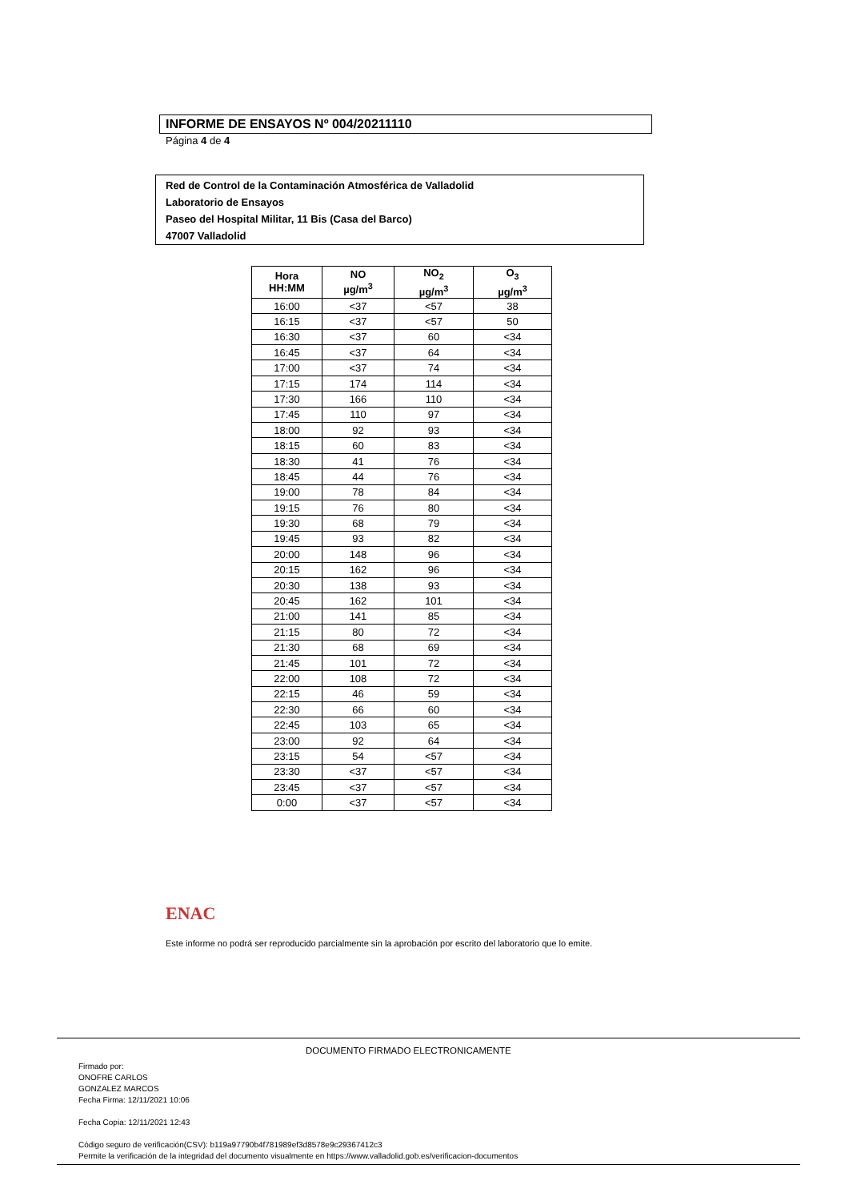INFORME DE ENSAYOS Nº 004/20211110
Página 4 de 4
Red de Control de la Contaminación Atmosférica de Valladolid
Laboratorio de Ensayos
Paseo del Hospital Militar, 11 Bis (Casa del Barco)
47007 Valladolid
| Hora HH:MM | NO µg/m<sup>3</sup> | NO<sub>2</sub> µg/m<sup>3</sup> | O<sub>3</sub> µg/m<sup>3</sup> |
| --- | --- | --- | --- |
| 16:00 | <37 | <57 | 38 |
| 16:15 | <37 | <57 | 50 |
| 16:30 | <37 | 60 | <34 |
| 16:45 | <37 | 64 | <34 |
| 17:00 | <37 | 74 | <34 |
| 17:15 | 174 | 114 | <34 |
| 17:30 | 166 | 110 | <34 |
| 17:45 | 110 | 97 | <34 |
| 18:00 | 92 | 93 | <34 |
| 18:15 | 60 | 83 | <34 |
| 18:30 | 41 | 76 | <34 |
| 18:45 | 44 | 76 | <34 |
| 19:00 | 78 | 84 | <34 |
| 19:15 | 76 | 80 | <34 |
| 19:30 | 68 | 79 | <34 |
| 19:45 | 93 | 82 | <34 |
| 20:00 | 148 | 96 | <34 |
| 20:15 | 162 | 96 | <34 |
| 20:30 | 138 | 93 | <34 |
| 20:45 | 162 | 101 | <34 |
| 21:00 | 141 | 85 | <34 |
| 21:15 | 80 | 72 | <34 |
| 21:30 | 68 | 69 | <34 |
| 21:45 | 101 | 72 | <34 |
| 22:00 | 108 | 72 | <34 |
| 22:15 | 46 | 59 | <34 |
| 22:30 | 66 | 60 | <34 |
| 22:45 | 103 | 65 | <34 |
| 23:00 | 92 | 64 | <34 |
| 23:15 | 54 | <57 | <34 |
| 23:30 | <37 | <57 | <34 |
| 23:45 | <37 | <57 | <34 |
| 0:00 | <37 | <57 | <34 |
ENAC
Este informe no podrá ser reproducido parcialmente sin la aprobación por escrito del laboratorio que lo emite.
DOCUMENTO FIRMADO ELECTRONICAMENTE
Firmado por:
ONOFRE CARLOS
GONZALEZ MARCOS
Fecha Firma: 12/11/2021 10:06
Fecha Copia: 12/11/2021 12:43
Código seguro de verificación(CSV): b119a97790b4f781989ef3d8578e9c29367412c3
Permite la verificación de la integridad del documento visualmente en https://www.valladolid.gob.es/verificacion-documentos